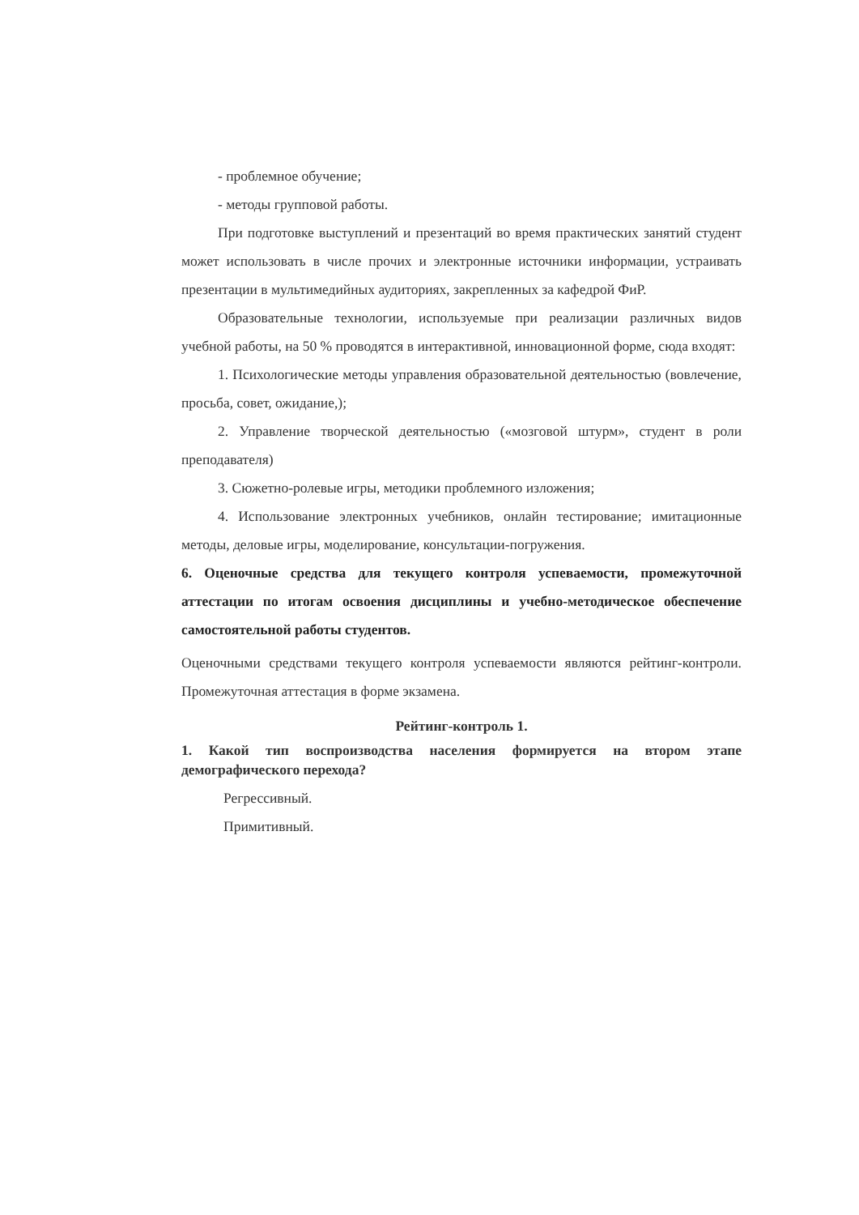- проблемное обучение;
- методы групповой работы.
При подготовке выступлений и презентаций во время практических занятий студент может использовать в числе прочих и электронные источники информации, устраивать презентации в мультимедийных аудиториях, закрепленных за кафедрой ФиР.
Образовательные технологии, используемые при реализации различных видов учебной работы, на 50 % проводятся в интерактивной, инновационной форме, сюда входят:
1. Психологические методы управления образовательной деятельностью (вовлечение, просьба, совет, ожидание,);
2. Управление творческой деятельностью («мозговой штурм», студент в роли преподавателя)
3. Сюжетно-ролевые игры, методики проблемного изложения;
4. Использование электронных учебников, онлайн тестирование; имитационные методы, деловые игры, моделирование, консультации-погружения.
6. Оценочные средства для текущего контроля успеваемости, промежуточной аттестации по итогам освоения дисциплины и учебно-методическое обеспечение самостоятельной работы студентов.
Оценочными средствами текущего контроля успеваемости являются рейтинг-контроли. Промежуточная аттестация в форме экзамена.
Рейтинг-контроль 1.
1. Какой тип воспроизводства населения формируется на втором этапе демографического перехода?
Регрессивный.
Примитивный.